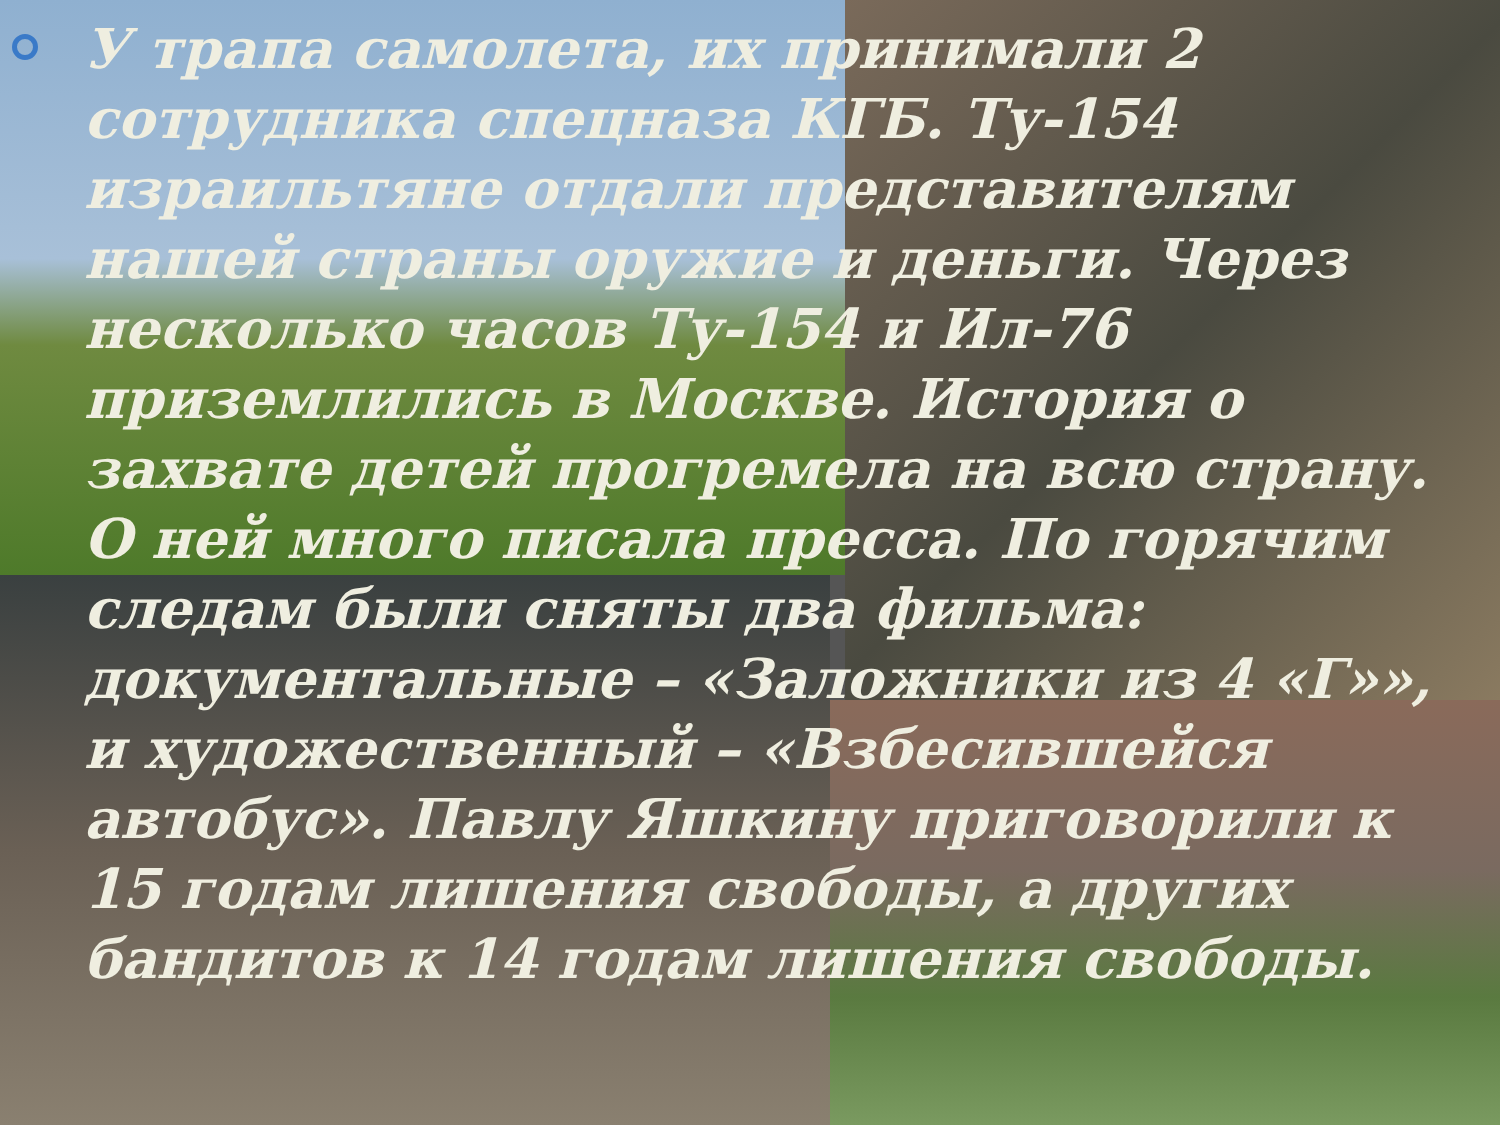У трапа самолета, их принимали 2 сотрудника спецназа КГБ. Ту-154 израильтяне отдали представителям нашей страны оружие и деньги. Через несколько часов Ту-154 и Ил-76 приземлились в Москве. История о захвате детей прогремела на всю страну. О ней много писала пресса. По горячим следам были сняты два фильма: документальные – «Заложники из 4 «Г»», и художественный – «Взбесившейся автобус». Павлу Яшкину приговорили к 15 годам лишения свободы, а других бандитов к 14 годам лишения свободы.